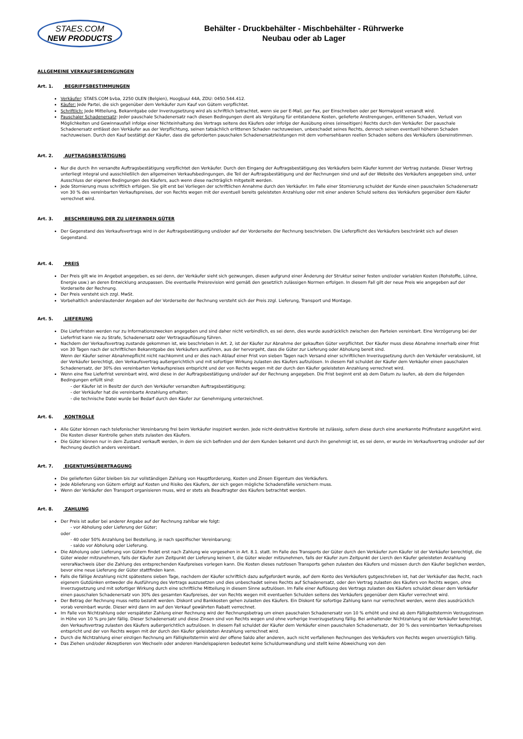STAES.COM
NEW PRODUCTS
Behälter - Druckbehälter - Mischbehälter - Rührwerke
Neubau oder ab Lager
ALLGEMEINE VERKAUFSBEDINGUNGEN
Art. 1. BEGRIFFSBESTIMMUNGEN
Verkäufer: STAES.COM bvba, 2250 OLEN (Belgien), Hoogbuul 44A, ZDU: 0450.544.412.
Käufer: Jede Partei, die sich gegenüber dem Verkäufer zum Kauf von Gütern verpflichtet.
Schriftlich: Jede Mitteilung, Bekanntgabe oder Inverzugsetzung wird als schriftlich betrachtet, wenn sie per E-Mail, per Fax, per Einschreiben oder per Normalpost versandt wird.
Pauschaler Schadenersatz: Jeder pauschale Schadenersatz nach diesen Bedingungen dient als Vergütung für entstandene Kosten, gelieferte Anstrengungen, erlittenen Schaden, Verlust von Möglichkeiten und Gewinnausfall infolge einer Nichteinhaltung des Vertrags seitens des Käufers oder infolge der Ausübung eines (einseitigen) Rechts durch den Verkäufer. Der pauschale Schadenersatz entlässt den Verkäufer aus der Verpflichtung, seinen tatsächlich erlittenen Schaden nachzuweisen, unbeschadet seines Rechts, dennoch seinen eventuell höheren Schaden nachzuweisen. Durch den Kauf bestätigt der Käufer, dass die geforderten pauschalen Schadenersatzleistungen mit dem vorhersehbaren reellen Schaden seitens des Verkäufers übereinstimmen.
Art. 2. AUFTRAGSBESTÄTIGUNG
Nur die durch ihn versandte Auftragsbestätigung verpflichtet den Verkäufer. Durch den Eingang der Auftragsbestätigung des Verkäufers beim Käufer kommt der Vertrag zustande. Dieser Vertrag unterliegt integral und ausschließlich den allgemeinen Verkaufsbedingungen, die Teil der Auftragsbestätigung und der Rechnungen sind und auf der Website des Verkäufers angegeben sind, unter Ausschluss der eigenen Bedingungen des Käufers, auch wenn diese nachträglich mitgeteilt werden.
Jede Stornierung muss schriftlich erfolgen. Sie gilt erst bei Vorliegen der schriftlichen Annahme durch den Verkäufer. Im Falle einer Stornierung schuldet der Kunde einen pauschalen Schadenersatz von 30 % des vereinbarten Verkaufspreises, der von Rechts wegen mit der eventuell bereits geleisteten Anzahlung oder mit einer anderen Schuld seitens des Verkäufers gegenüber dem Käufer verrechnet wird.
Art. 3. BESCHREIBUNG DER ZU LIEFERNDEN GÜTER
Der Gegenstand des Verkaufsvertrags wird in der Auftragsbestätigung und/oder auf der Vorderseite der Rechnung beschrieben. Die Lieferpflicht des Verkäufers beschränkt sich auf diesen Gegenstand.
Art. 4. PREIS
Der Preis gilt wie im Angebot angegeben, es sei denn, der Verkäufer sieht sich gezwungen, diesen aufgrund einer Änderung der Struktur seiner festen und/oder variablen Kosten (Rohstoffe, Löhne, Energie usw.) an deren Entwicklung anzupassen. Die eventuelle Preisrevision wird gemäß den gesetzlich zulässigen Normen erfolgen. In diesem Fall gilt der neue Preis wie angegeben auf der Vorderseite der Rechnung.
Der Preis versteht sich zzgl. MwSt.
Vorbehaltlich anderslautender Angaben auf der Vorderseite der Rechnung versteht sich der Preis zzgl. Lieferung, Transport und Montage.
Art. 5. LIEFERUNG
Die Lieferfristen werden nur zu Informationszwecken angegeben und sind daher nicht verbindlich, es sei denn, dies wurde ausdrücklich zwischen den Parteien vereinbart. Eine Verzögerung bei der Lieferfrist kann nie zu Strafe, Schadenersatz oder Vertragsauflösung führen.
Nachdem der Verkaufsvertrag zustande gekommen ist, wie beschrieben in Art. 2, ist der Käufer zur Abnahme der gekauften Güter verpflichtet. Der Käufer muss diese Abnahme innerhalb einer Frist von 30 Tagen nach der schriftlichen Bekanntgabe des Verkäufers ausführen, aus der hervorgeht, dass die Güter zur Lieferung oder Abholung bereit sind.
Wenn der Käufer seiner Abnahmepflicht nicht nachkommt und er dies nach Ablauf einer Frist von sieben Tagen nach Versand einer schriftlichen Inverzugsetzung durch den Verkäufer verabsäumt, ist der Verkäufer berechtigt, den Verkaufsvertrag außergerichtlich und mit sofortiger Wirkung zulasten des Käufers aufzulösen. In diesem Fall schuldet der Käufer dem Verkäufer einen pauschalen Schadenersatz, der 30% des vereinbarten Verkaufspreises entspricht und der von Rechts wegen mit der durch den Käufer geleisteten Anzahlung verrechnet wird.
Wenn eine fixe Lieferfrist vereinbart wird, wird diese in der Auftragsbestätigung und/oder auf der Rechnung angegeben. Die Frist beginnt erst ab dem Datum zu laufen, ab dem die folgenden Bedingungen erfüllt sind:
- der Käufer ist in Besitz der durch den Verkäufer versandten Auftragsbestätigung;
- der Verkäufer hat die vereinbarte Anzahlung erhalten;
- die technische Datei wurde bei Bedarf durch den Käufer zur Genehmigung unterzeichnet.
Art. 6. KONTROLLE
Alle Güter können nach telefonischer Vereinbarung frei beim Verkäufer inspiziert werden. Jede nicht-destruktive Kontrolle ist zulässig, sofern diese durch eine anerkannte Prüfinstanz ausgeführt wird. Die Kosten dieser Kontrolle gehen stets zulasten des Käufers.
Die Güter können nur in dem Zustand verkauft werden, in dem sie sich befinden und der dem Kunden bekannt und durch ihn genehmigt ist, es sei denn, er wurde im Verkaufsvertrag und/oder auf der Rechnung deutlich anders vereinbart.
Art. 7. EIGENTUMSÜBERTRAGUNG
Die gelieferten Güter bleiben bis zur vollständigen Zahlung von Hauptforderung, Kosten und Zinsen Eigentum des Verkäufers.
Jede Ablieferung von Gütern erfolgt auf Kosten und Risiko des Käufers, der sich gegen mögliche Schadensfälle versichern muss.
Wenn der Verkäufer den Transport organisieren muss, wird er stets als Beauftragter des Käufers betrachtet werden.
Art. 8. ZAHLUNG
Der Preis ist außer bei anderer Angabe auf der Rechnung zahlbar wie folgt:
- vor Abholung oder Lieferung der Güter;
oder
- 40 oder 50% Anzahlung bei Bestellung, je nach spezifischer Vereinbarung;
- saldo vor Abholung oder Lieferung.
Die Abholung oder Lieferung von Gütern findet erst nach Zahlung wie vorgesehen in Art. 8.1. statt. Im Falle des Transports der Güter durch den Verkäufer zum Käufer ist der Verkäufer berechtigt, die Güter wieder mitzunehmen, falls der Käufer zum Zeitpunkt der Lieferung keinen t, die Güter wieder mitzunehmen, falls der Käufer zum Zeitpunkt der Lierch den Käufer geleisteten Anzahlung vereraNachweis über die Zahlung des entsprechenden Kaufpreises vorlegen kann. Die Kosten dieses nutzlosen Transports gehen zulasten des Käufers und müssen durch den Käufer beglichen werden, bevor eine neue Lieferung der Güter stattfinden kann.
Falls die fällige Anzahlung nicht spätestens sieben Tage, nachdem der Käufer schriftlich dazu aufgefordert wurde, auf dem Konto des Verkäufers gutgeschrieben ist, hat der Verkäufer das Recht, nach eigenem Gutdünken entweder die Ausführung des Vertrags auszusetzen und dies unbeschadet seines Rechts auf Schadenersatz, oder den Vertrag zulasten des Käufers von Rechts wegen, ohne Inverzugsetzung und mit sofortiger Wirkung durch eine schriftliche Mitteilung in diesem Sinne aufzulösen. Im Falle einer Auflösung des Vertrags zulasten des Käufers schuldet dieser dem Verkäufer einen pauschalen Schadenersatz von 30% des gesamten Kaufpreises, der von Rechts wegen mit eventuellen Schulden seitens des Verkäufers gegenüber dem Käufer verrechnet wird.
Der Betrag der Rechnung muss netto bezahlt werden. Diskont und Bankkosten gehen zulasten des Käufers. Ein Diskont für sofortige Zahlung kann nur verrechnet werden, wenn dies ausdrücklich vorab vereinbart wurde. Dieser wird dann im auf den Verkauf gewährten Rabatt verrechnet.
Im Falle von Nichtzahlung oder verspäteter Zahlung einer Rechnung wird der Rechnungsbetrag um einen pauschalen Schadenersatz von 10 % erhöht und sind ab dem Fälligkeitstermin Verzugszinsen in Höhe von 10 % pro Jahr fällig. Dieser Schadenersatz und diese Zinsen sind von Rechts wegen und ohne vorherige Inverzugsetzung fällig. Bei anhaltender Nichtzahlung ist der Verkäufer berechtigt, den Verkaufsvertrag zulasten des Käufers außergerichtlich aufzulösen. In diesem Fall schuldet der Käufer dem Verkäufer einen pauschalen Schadenersatz, der 30 % des vereinbarten Verkaufspreises entspricht und der von Rechts wegen mit der durch den Käufer geleisteten Anzahlung verrechnet wird.
Durch die Nichtzahlung einer einzigen Rechnung am Fälligkeitstermin wird der offene Saldo aller anderen, auch nicht verfallenen Rechnungen des Verkäufers von Rechts wegen unverzüglich fällig.
Das Ziehen und/oder Akzeptieren von Wechseln oder anderen Handelspapieren bedeutet keine Schuldumwandlung und stellt keine Abweichung von den